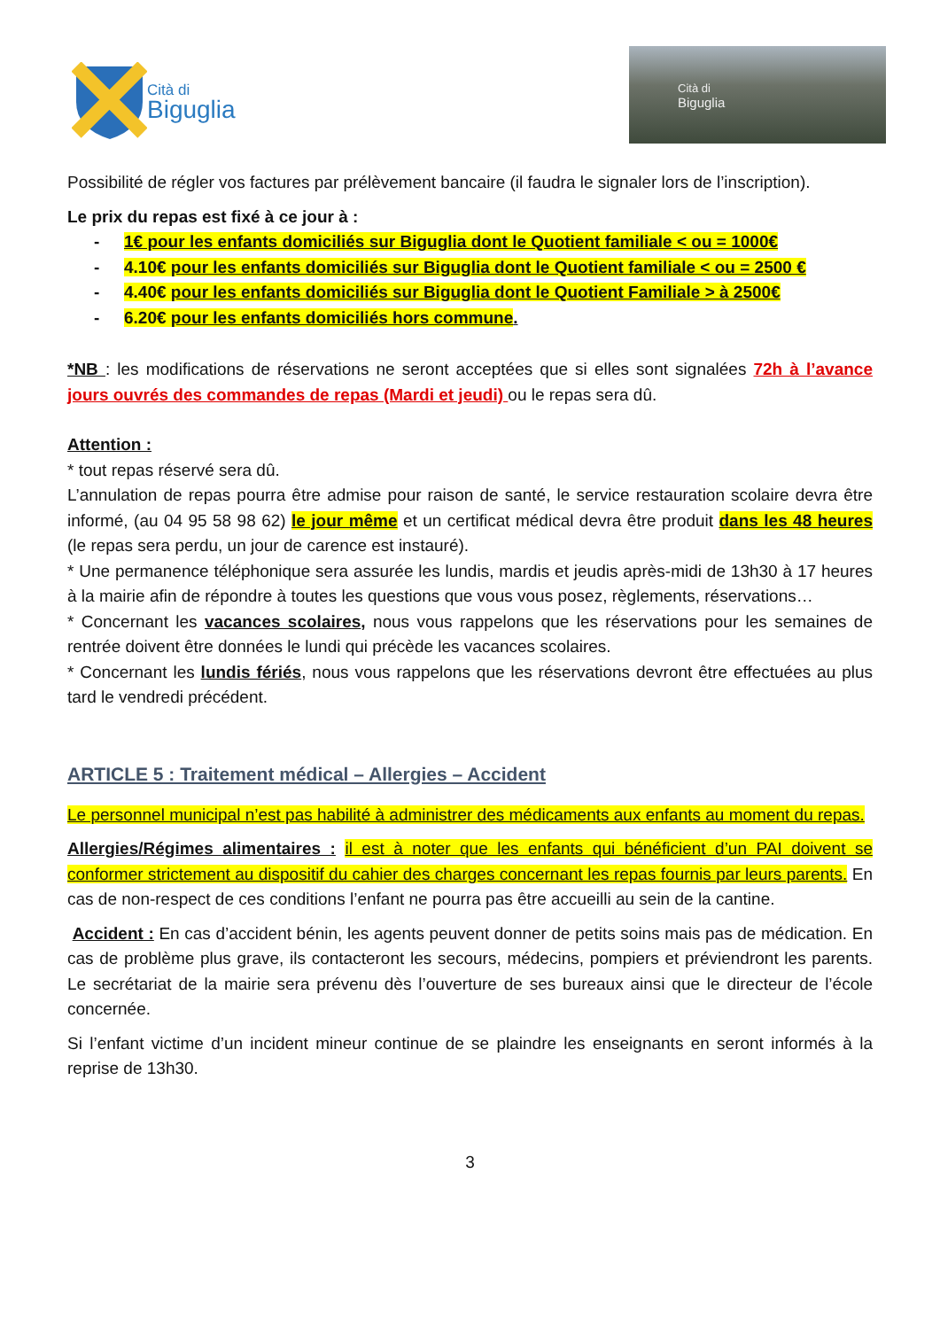Cità di
Biguglia
Cità di
Biguglia
Possibilité de régler vos factures par prélèvement bancaire (il faudra le signaler lors de l’inscription).
Le prix du repas est fixé à ce jour à :
- 1€ pour les enfants domiciliés sur Biguglia dont le Quotient familiale < ou = 1000€
- 4.10€ pour les enfants domiciliés sur Biguglia dont le Quotient familiale < ou = 2500 €
- 4.40€ pour les enfants domiciliés sur Biguglia dont le Quotient Familiale > à 2500€
- 6.20€ pour les enfants domiciliés hors commune.
*NB : les modifications de réservations ne seront acceptées que si elles sont signalées 72h à l’avance jours ouvrés des commandes de repas (Mardi et jeudi) ou le repas sera dû.
Attention :
* tout repas réservé sera dû.
L’annulation de repas pourra être admise pour raison de santé, le service restauration scolaire devra être informé, (au 04 95 58 98 62) le jour même et un certificat médical devra être produit dans les 48 heures (le repas sera perdu, un jour de carence est instauré).
* Une permanence téléphonique sera assurée les lundis, mardis et jeudis après-midi de 13h30 à 17 heures à la mairie afin de répondre à toutes les questions que vous vous posez, règlements, réservations…
* Concernant les vacances scolaires, nous vous rappelons que les réservations pour les semaines de rentrée doivent être données le lundi qui précède les vacances scolaires.
* Concernant les lundis fériés, nous vous rappelons que les réservations devront être effectuées au plus tard le vendredi précédent.
ARTICLE 5 : Traitement médical – Allergies – Accident
Le personnel municipal n’est pas habilité à administrer des médicaments aux enfants au moment du repas.
Allergies/Régimes alimentaires : il est à noter que les enfants qui bénéficient d’un PAI doivent se conformer strictement au dispositif du cahier des charges concernant les repas fournis par leurs parents. En cas de non-respect de ces conditions l’enfant ne pourra pas être accueilli au sein de la cantine.
Accident : En cas d’accident bénin, les agents peuvent donner de petits soins mais pas de médication. En cas de problème plus grave, ils contacteront les secours, médecins, pompiers et préviendront les parents. Le secrétariat de la mairie sera prévenu dès l’ouverture de ses bureaux ainsi que le directeur de l’école concernée.
Si l’enfant victime d’un incident mineur continue de se plaindre les enseignants en seront informés à la reprise de 13h30.
3